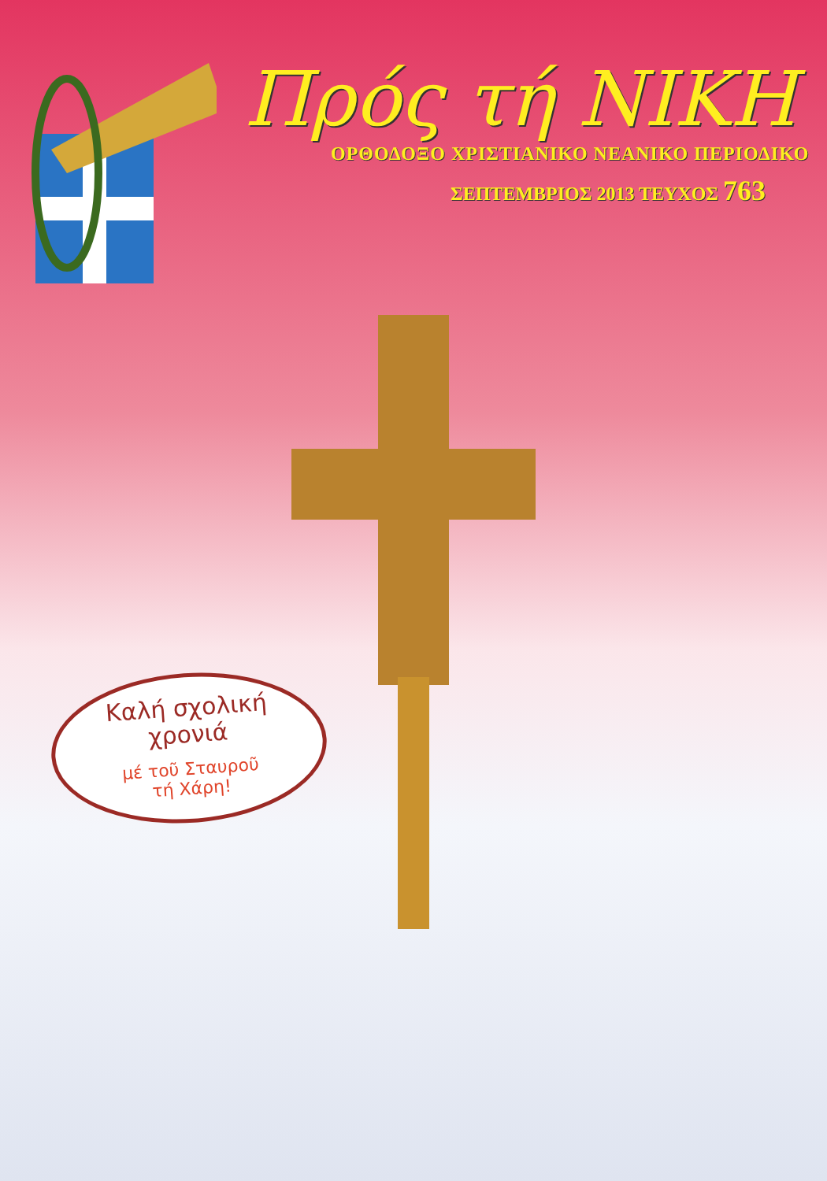Πρός τή ΝΙΚΗ
ΟΡΘΟΔΟΞΟ ΧΡΙΣΤΙΑΝΙΚΟ ΝΕΑΝΙΚΟ ΠΕΡΙΟΔΙΚΟ
ΣΕΠΤΕΜΒΡΙΟΣ 2013 ΤΕΥΧΟΣ 763
Καλή σχολική
χρονιά
μέ τοῦ Σταυροῦ
τή Χάρη!